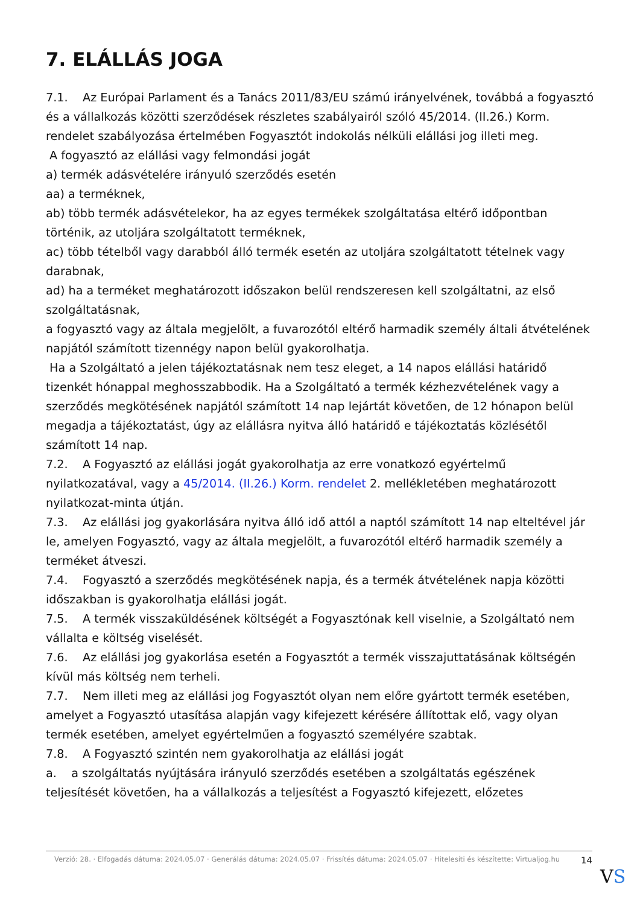7. ELÁLLÁS JOGA
7.1. Az Európai Parlament és a Tanács 2011/83/EU számú irányelvének, továbbá a fogyasztó és a vállalkozás közötti szerződések részletes szabályairól szóló 45/2014. (II.26.) Korm. rendelet szabályozása értelmében Fogyasztót indokolás nélküli elállási jog illeti meg.
A fogyasztó az elállási vagy felmondási jogát
a) termék adásvételére irányuló szerződés esetén
aa) a terméknek,
ab) több termék adásvételekor, ha az egyes termékek szolgáltatása eltérő időpontban történik, az utoljára szolgáltatott terméknek,
ac) több tételből vagy darabból álló termék esetén az utoljára szolgáltatott tételnek vagy darabnak,
ad) ha a terméket meghatározott időszakon belül rendszeresen kell szolgáltatni, az első szolgáltatásnak,
a fogyasztó vagy az általa megjelölt, a fuvarozótól eltérő harmadik személy általi átvételének napjától számított tizennégy napon belül gyakorolhatja.
Ha a Szolgáltató a jelen tájékoztatásnak nem tesz eleget, a 14 napos elállási határidő tizenkét hónappal meghosszabbodik. Ha a Szolgáltató a termék kézhezvételének vagy a szerződés megkötésének napjától számított 14 nap lejártát követően, de 12 hónapon belül megadja a tájékoztatást, úgy az elállásra nyitva álló határidő e tájékoztatás közlésétől számított 14 nap.
7.2. A Fogyasztó az elállási jogát gyakorolhatja az erre vonatkozó egyértelmű nyilatkozatával, vagy a 45/2014. (II.26.) Korm. rendelet 2. mellékletében meghatározott nyilatkozat-minta útján.
7.3. Az elállási jog gyakorlására nyitva álló idő attól a naptól számított 14 nap elteltével jár le, amelyen Fogyasztó, vagy az általa megjelölt, a fuvarozótól eltérő harmadik személy a terméket átveszi.
7.4. Fogyasztó a szerződés megkötésének napja, és a termék átvételének napja közötti időszakban is gyakorolhatja elállási jogát.
7.5. A termék visszaküldésének költségét a Fogyasztónak kell viselnie, a Szolgáltató nem vállalta e költség viselését.
7.6. Az elállási jog gyakorlása esetén a Fogyasztót a termék visszajuttatásának költségén kívül más költség nem terheli.
7.7. Nem illeti meg az elállási jog Fogyasztót olyan nem előre gyártott termék esetében, amelyet a Fogyasztó utasítása alapján vagy kifejezett kérésére állítottak elő, vagy olyan termék esetében, amelyet egyértelműen a fogyasztó személyére szabtak.
7.8. A Fogyasztó szintén nem gyakorolhatja az elállási jogát
a. a szolgáltatás nyújtására irányuló szerződés esetében a szolgáltatás egészének teljesítését követően, ha a vállalkozás a teljesítést a Fogyasztó kifejezett, előzetes
Verzió: 28. · Elfogadás dátuma: 2024.05.07 · Generálás dátuma: 2024.05.07 · Frissítés dátuma: 2024.05.07 · Hitelesíti és készítette: Virtualjog.hu
14
VS